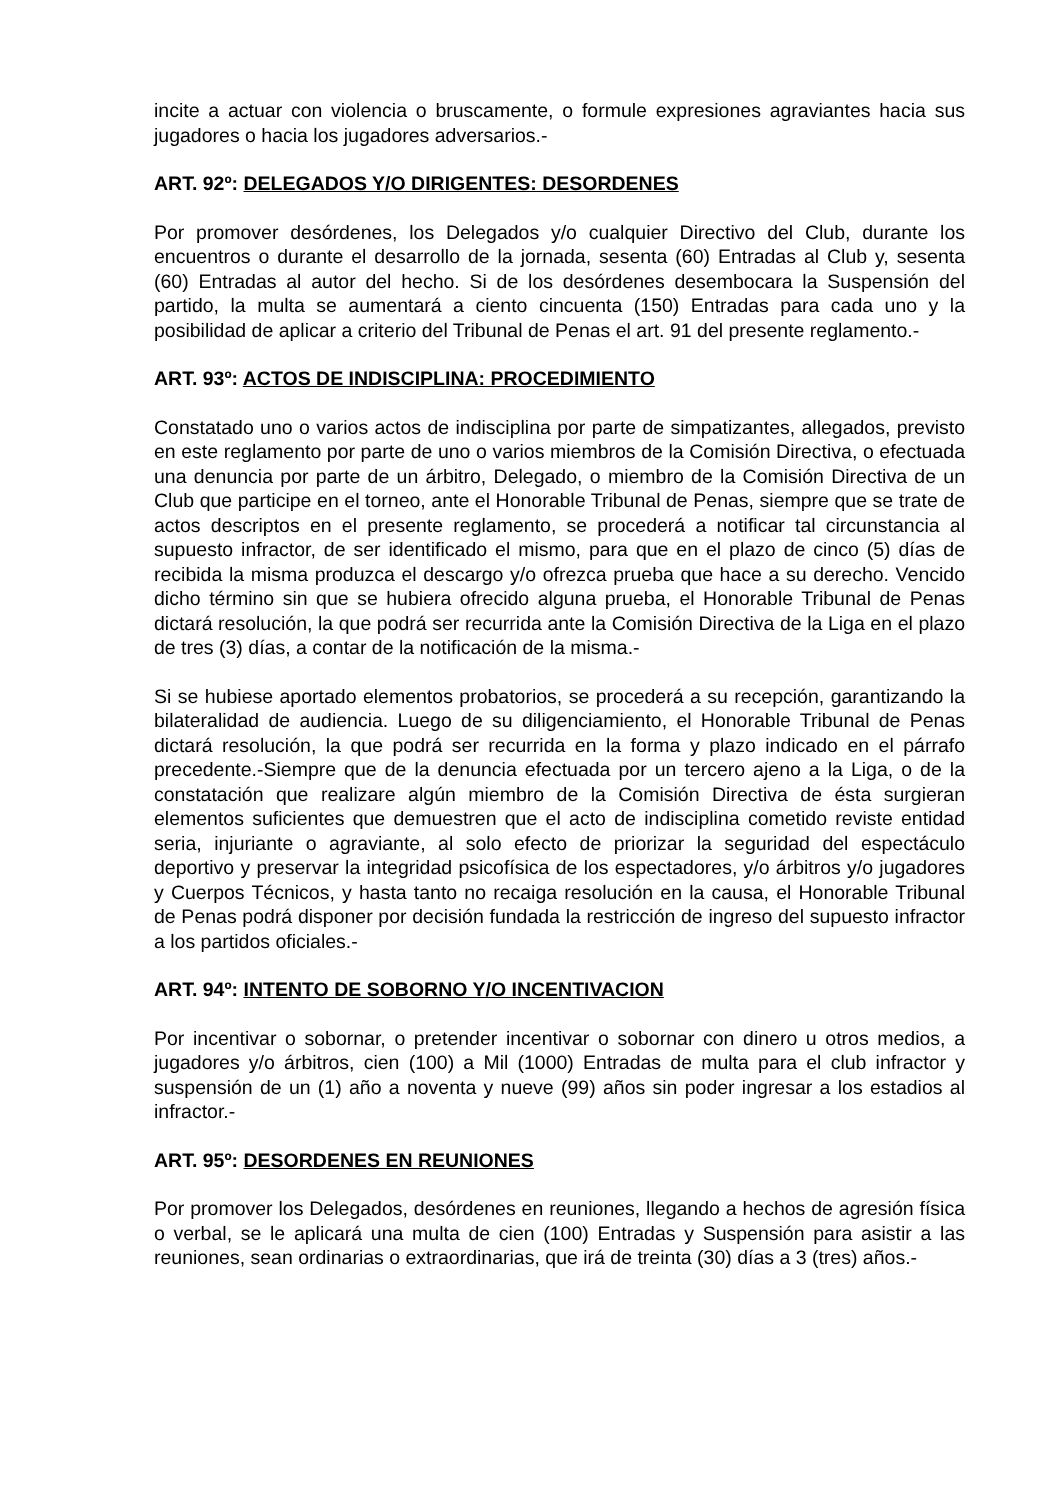incite a actuar con violencia o bruscamente, o formule expresiones agraviantes hacia sus jugadores o hacia los jugadores adversarios.-
ART. 92º: DELEGADOS Y/O DIRIGENTES: DESORDENES
Por promover desórdenes, los Delegados y/o cualquier Directivo del Club, durante los encuentros o durante el desarrollo de la jornada, sesenta (60) Entradas al Club y, sesenta (60) Entradas al autor del hecho. Si de los desórdenes desembocara la Suspensión del partido, la multa se aumentará a ciento cincuenta (150) Entradas para cada uno y la posibilidad de aplicar a criterio del Tribunal de Penas el art. 91 del presente reglamento.-
ART. 93º: ACTOS DE INDISCIPLINA: PROCEDIMIENTO
Constatado uno o varios actos de indisciplina por parte de simpatizantes, allegados, previsto en este reglamento por parte de uno o varios miembros de la Comisión Directiva, o efectuada una denuncia por parte de un árbitro, Delegado, o miembro de la Comisión Directiva de un Club que participe en el torneo, ante el Honorable Tribunal de Penas, siempre que se trate de actos descriptos en el presente reglamento, se procederá a notificar tal circunstancia al supuesto infractor, de ser identificado el mismo, para que en el plazo de cinco (5) días de recibida la misma produzca el descargo y/o ofrezca prueba que hace a su derecho. Vencido dicho término sin que se hubiera ofrecido alguna prueba, el Honorable Tribunal de Penas dictará resolución, la que podrá ser recurrida ante la Comisión Directiva de la Liga en el plazo de tres (3) días, a contar de la notificación de la misma.-
Si se hubiese aportado elementos probatorios, se procederá a su recepción, garantizando la bilateralidad de audiencia. Luego de su diligenciamiento, el Honorable Tribunal de Penas dictará resolución, la que podrá ser recurrida en la forma y plazo indicado en el párrafo precedente.-Siempre que de la denuncia efectuada por un tercero ajeno a la Liga, o de la constatación que realizare algún miembro de la Comisión Directiva de ésta surgieran elementos suficientes que demuestren que el acto de indisciplina cometido reviste entidad seria, injuriante o agraviante, al solo efecto de priorizar la seguridad del espectáculo deportivo y preservar la integridad psicofísica de los espectadores, y/o árbitros y/o jugadores y Cuerpos Técnicos, y hasta tanto no recaiga resolución en la causa, el Honorable Tribunal de Penas podrá disponer por decisión fundada la restricción de ingreso del supuesto infractor a los partidos oficiales.-
ART. 94º: INTENTO DE SOBORNO Y/O INCENTIVACION
Por incentivar o sobornar, o pretender incentivar o sobornar con dinero u otros medios, a jugadores y/o árbitros, cien (100) a Mil (1000) Entradas de multa para el club infractor y suspensión de un (1) año a noventa y nueve (99) años sin poder ingresar a los estadios al infractor.-
ART. 95º: DESORDENES EN REUNIONES
Por promover los Delegados, desórdenes en reuniones, llegando a hechos de agresión física o verbal, se le aplicará una multa de cien (100) Entradas y Suspensión para asistir a las reuniones, sean ordinarias o extraordinarias, que irá de treinta (30) días a 3 (tres) años.-